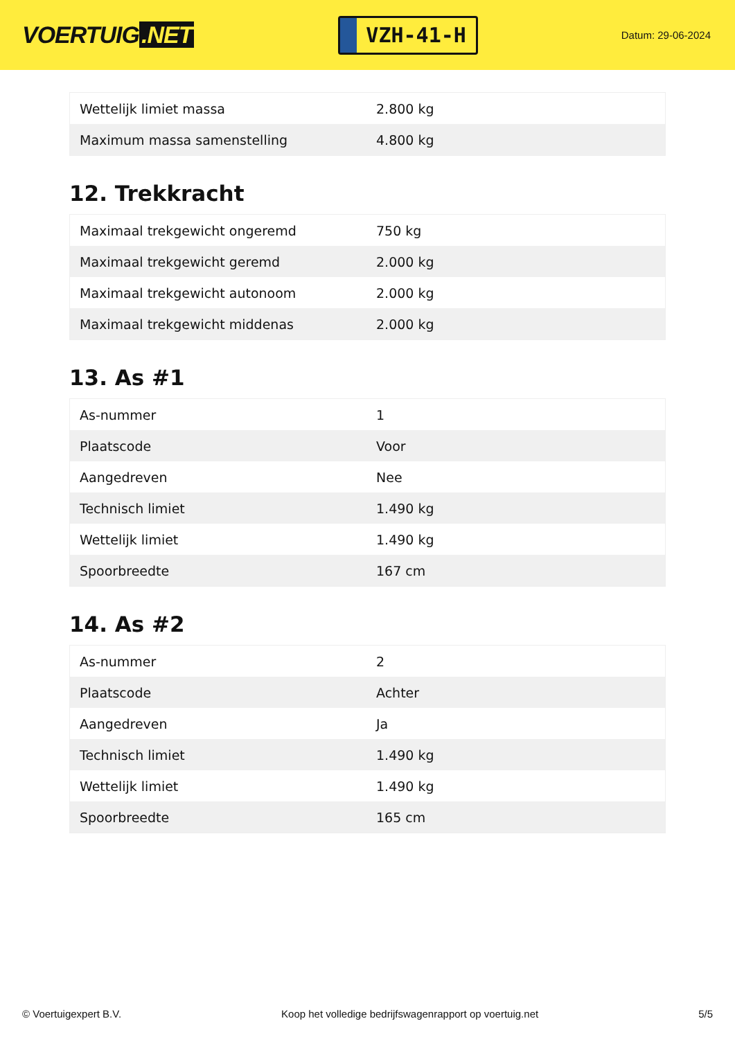VOERTUIG.NET
VZH-41-H
Datum: 29-06-2024
| Wettelijk limiet massa | 2.800 kg |
| Maximum massa samenstelling | 4.800 kg |
12. Trekkracht
| Maximaal trekgewicht ongeremd | 750 kg |
| Maximaal trekgewicht geremd | 2.000 kg |
| Maximaal trekgewicht autonoom | 2.000 kg |
| Maximaal trekgewicht middenas | 2.000 kg |
13. As #1
| As-nummer | 1 |
| Plaatscode | Voor |
| Aangedreven | Nee |
| Technisch limiet | 1.490 kg |
| Wettelijk limiet | 1.490 kg |
| Spoorbreedte | 167 cm |
14. As #2
| As-nummer | 2 |
| Plaatscode | Achter |
| Aangedreven | Ja |
| Technisch limiet | 1.490 kg |
| Wettelijk limiet | 1.490 kg |
| Spoorbreedte | 165 cm |
© Voertuigexpert B.V. Koop het volledige bedrijfswagenrapport op voertuig.net 5/5